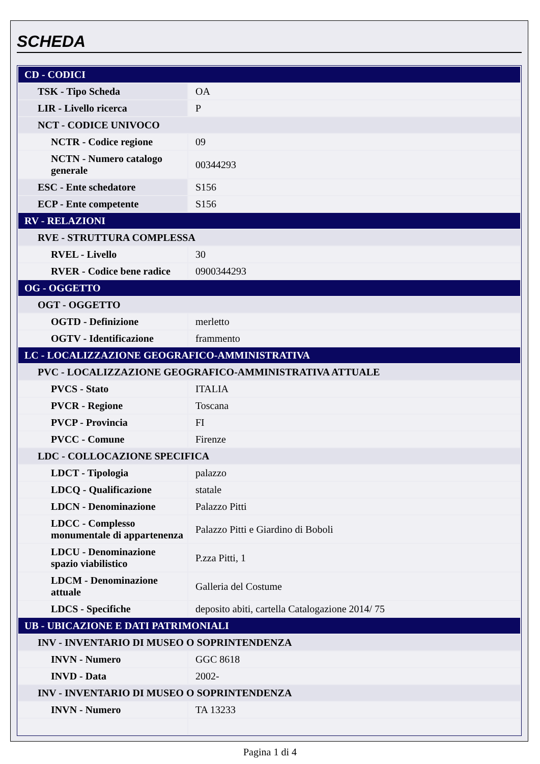SCHEDA
| CD - CODICI | |
| TSK - Tipo Scheda | OA |
| LIR - Livello ricerca | P |
| NCT - CODICE UNIVOCO | |
| NCTR - Codice regione | 09 |
| NCTN - Numero catalogo generale | 00344293 |
| ESC - Ente schedatore | S156 |
| ECP - Ente competente | S156 |
| RV - RELAZIONI | |
| RVE - STRUTTURA COMPLESSA | |
| RVEL - Livello | 30 |
| RVER - Codice bene radice | 0900344293 |
| OG - OGGETTO | |
| OGT - OGGETTO | |
| OGTD - Definizione | merletto |
| OGTV - Identificazione | frammento |
| LC - LOCALIZZAZIONE GEOGRAFICO-AMMINISTRATIVA | |
| PVC - LOCALIZZAZIONE GEOGRAFICO-AMMINISTRATIVA ATTUALE | |
| PVCS - Stato | ITALIA |
| PVCR - Regione | Toscana |
| PVCP - Provincia | FI |
| PVCC - Comune | Firenze |
| LDC - COLLOCAZIONE SPECIFICA | |
| LDCT - Tipologia | palazzo |
| LDCQ - Qualificazione | statale |
| LDCN - Denominazione | Palazzo Pitti |
| LDCC - Complesso monumentale di appartenenza | Palazzo Pitti e Giardino di Boboli |
| LDCU - Denominazione spazio viabilistico | P.zza Pitti, 1 |
| LDCM - Denominazione attuale | Galleria del Costume |
| LDCS - Specifiche | deposito abiti, cartella Catalogazione 2014/ 75 |
| UB - UBICAZIONE E DATI PATRIMONIALI | |
| INV - INVENTARIO DI MUSEO O SOPRINTENDENZA | |
| INVN - Numero | GGC 8618 |
| INVD - Data | 2002- |
| INV - INVENTARIO DI MUSEO O SOPRINTENDENZA | |
| INVN - Numero | TA 13233 |
Pagina 1 di 4